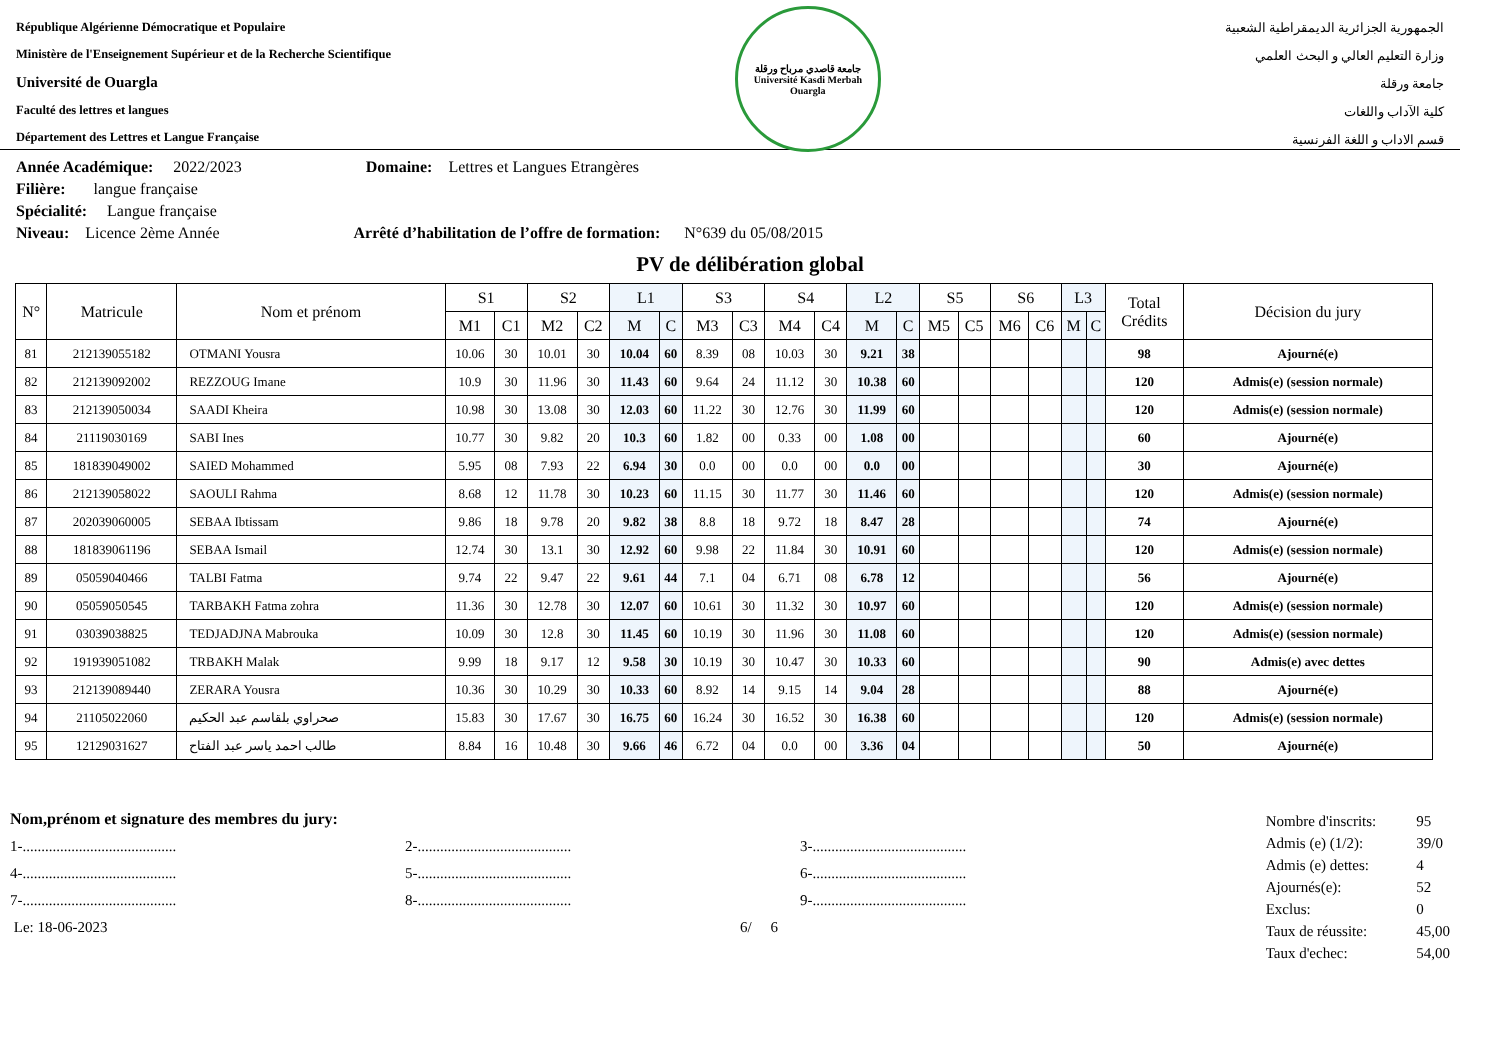République Algérienne Démocratique et Populaire
Ministère de l'Enseignement Supérieur et de la Recherche Scientifique
Université de Ouargla
Faculté des lettres et langues
Département des Lettres et Langue Française
جامعة قاصدي مرباح ورقلة
Université Kasdi Merbah Ouargla
الجمهورية الجزائرية الديمقراطية الشعبية
وزارة التعليم العالي و البحث العلمي
جامعة ورقلة
كلية الآداب واللغات
قسم الاداب و اللغة الفرنسية
Année Académique: 2022/2023 Domaine: Lettres et Langues Etrangères
Filière: langue française
Spécialité: Langue française
Niveau: Licence 2ème Année Arrêté d’habilitation de l’offre de formation: N°639 du 05/08/2015
PV de délibération global
| N° | Matricule | Nom et prénom | S1 | | S2 | | L1 | | S3 | | S4 | | L2 | | S5 | | S6 | | L3 | | Total Crédits | Décision du jury |
| --- | --- | --- | --- | --- | --- | --- | --- | --- | --- | --- | --- | --- | --- | --- | --- | --- | --- | --- | --- | --- | --- | --- |
| | | | M1 | C1 | M2 | C2 | M | C | M3 | C3 | M4 | C4 | M | C | M5 | C5 | M6 | C6 | M | C | | |
| 81 | 212139055182 | OTMANI Yousra | 10.06 | 30 | 10.01 | 30 | 10.04 | 60 | 8.39 | 08 | 10.03 | 30 | 9.21 | 38 | | | | | | | 98 | Ajourné(e) |
| 82 | 212139092002 | REZZOUG Imane | 10.9 | 30 | 11.96 | 30 | 11.43 | 60 | 9.64 | 24 | 11.12 | 30 | 10.38 | 60 | | | | | | | 120 | Admis(e) (session normale) |
| 83 | 212139050034 | SAADI Kheira | 10.98 | 30 | 13.08 | 30 | 12.03 | 60 | 11.22 | 30 | 12.76 | 30 | 11.99 | 60 | | | | | | | 120 | Admis(e) (session normale) |
| 84 | 21119030169 | SABI Ines | 10.77 | 30 | 9.82 | 20 | 10.3 | 60 | 1.82 | 00 | 0.33 | 00 | 1.08 | 00 | | | | | | | 60 | Ajourné(e) |
| 85 | 181839049002 | SAIED Mohammed | 5.95 | 08 | 7.93 | 22 | 6.94 | 30 | 0.0 | 00 | 0.0 | 00 | 0.0 | 00 | | | | | | | 30 | Ajourné(e) |
| 86 | 212139058022 | SAOULI Rahma | 8.68 | 12 | 11.78 | 30 | 10.23 | 60 | 11.15 | 30 | 11.77 | 30 | 11.46 | 60 | | | | | | | 120 | Admis(e) (session normale) |
| 87 | 202039060005 | SEBAA Ibtissam | 9.86 | 18 | 9.78 | 20 | 9.82 | 38 | 8.8 | 18 | 9.72 | 18 | 8.47 | 28 | | | | | | | 74 | Ajourné(e) |
| 88 | 181839061196 | SEBAA Ismail | 12.74 | 30 | 13.1 | 30 | 12.92 | 60 | 9.98 | 22 | 11.84 | 30 | 10.91 | 60 | | | | | | | 120 | Admis(e) (session normale) |
| 89 | 05059040466 | TALBI Fatma | 9.74 | 22 | 9.47 | 22 | 9.61 | 44 | 7.1 | 04 | 6.71 | 08 | 6.78 | 12 | | | | | | | 56 | Ajourné(e) |
| 90 | 05059050545 | TARBAKH Fatma zohra | 11.36 | 30 | 12.78 | 30 | 12.07 | 60 | 10.61 | 30 | 11.32 | 30 | 10.97 | 60 | | | | | | | 120 | Admis(e) (session normale) |
| 91 | 03039038825 | TEDJADJNA Mabrouka | 10.09 | 30 | 12.8 | 30 | 11.45 | 60 | 10.19 | 30 | 11.96 | 30 | 11.08 | 60 | | | | | | | 120 | Admis(e) (session normale) |
| 92 | 191939051082 | TRBAKH Malak | 9.99 | 18 | 9.17 | 12 | 9.58 | 30 | 10.19 | 30 | 10.47 | 30 | 10.33 | 60 | | | | | | | 90 | Admis(e) avec dettes |
| 93 | 212139089440 | ZERARA Yousra | 10.36 | 30 | 10.29 | 30 | 10.33 | 60 | 8.92 | 14 | 9.15 | 14 | 9.04 | 28 | | | | | | | 88 | Ajourné(e) |
| 94 | 21105022060 | صحراوي بلقاسم عبد الحكيم | 15.83 | 30 | 17.67 | 30 | 16.75 | 60 | 16.24 | 30 | 16.52 | 30 | 16.38 | 60 | | | | | | | 120 | Admis(e) (session normale) |
| 95 | 12129031627 | طالب احمد ياسر عبد الفتاح | 8.84 | 16 | 10.48 | 30 | 9.66 | 46 | 6.72 | 04 | 0.0 | 00 | 3.36 | 04 | | | | | | | 50 | Ajourné(e) |
Nom,prénom et signature des membres du jury:
1-......................................... 2-......................................... 3-.........................................
4-......................................... 5-......................................... 6-.........................................
7-......................................... 8-......................................... 9-.........................................
Le: 18-06-2023 6/ 6
| Nombre d'inscrits: | 95 |
| Admis (e) (1/2): | 39/0 |
| Admis (e) dettes: | 4 |
| Ajournés(e): | 52 |
| Exclus: | 0 |
| Taux de réussite: | 45,00 |
| Taux d'echec: | 54,00 |